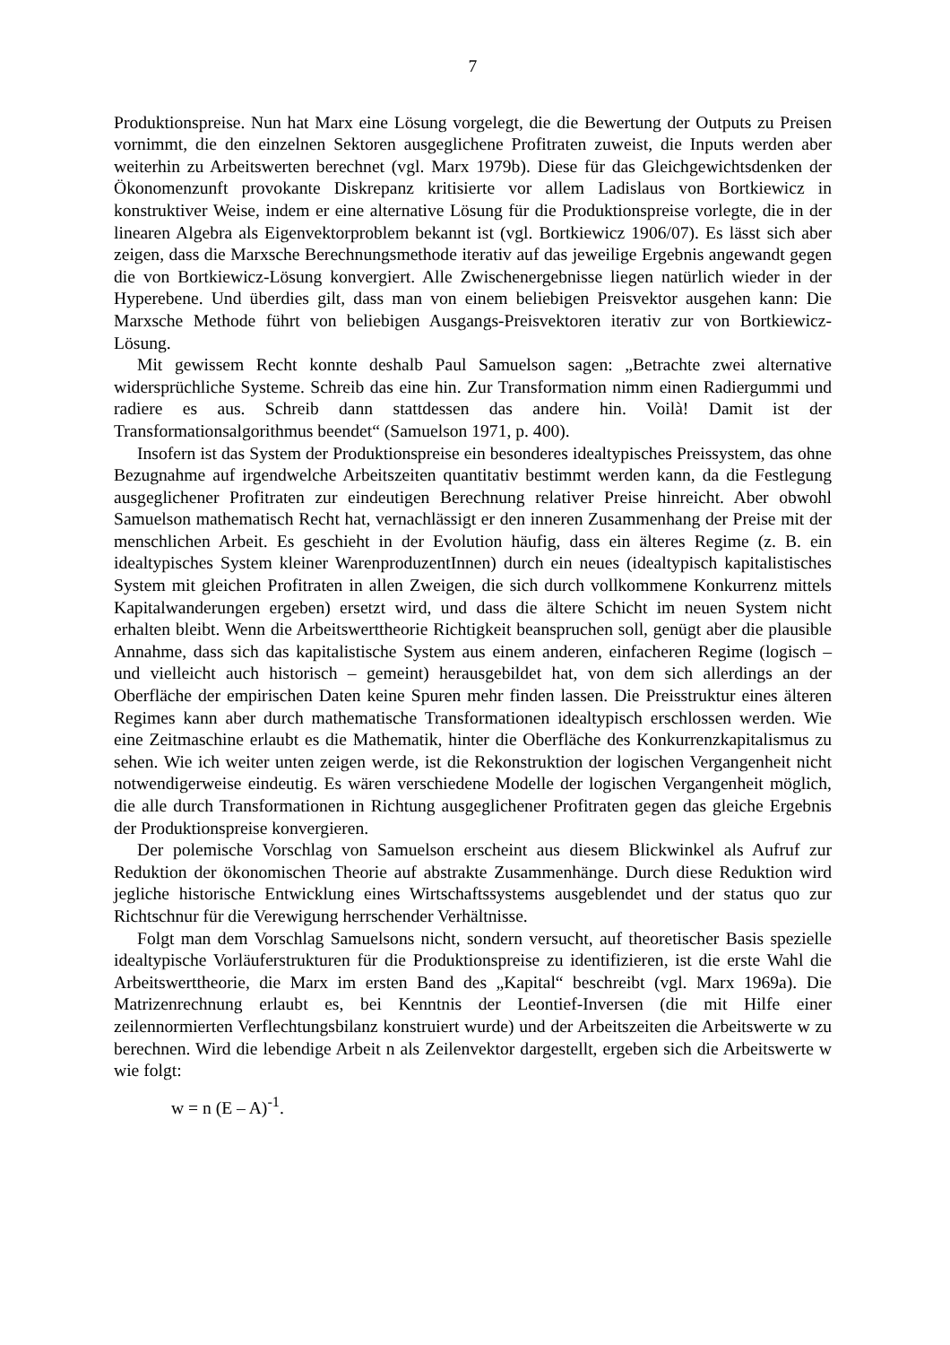7
Produktionspreise. Nun hat Marx eine Lösung vorgelegt, die die Bewertung der Outputs zu Preisen vornimmt, die den einzelnen Sektoren ausgeglichene Profitraten zuweist, die Inputs werden aber weiterhin zu Arbeitswerten berechnet (vgl. Marx 1979b). Diese für das Gleichgewichtsdenken der Ökonomenzunft provokante Diskrepanz kritisierte vor allem Ladislaus von Bortkiewicz in konstruktiver Weise, indem er eine alternative Lösung für die Produktionspreise vorlegte, die in der linearen Algebra als Eigenvektorproblem bekannt ist (vgl. Bortkiewicz 1906/07). Es lässt sich aber zeigen, dass die Marxsche Berechnungsmethode iterativ auf das jeweilige Ergebnis angewandt gegen die von Bortkiewicz-Lösung konvergiert. Alle Zwischenergebnisse liegen natürlich wieder in der Hyperebene. Und überdies gilt, dass man von einem beliebigen Preisvektor ausgehen kann: Die Marxsche Methode führt von beliebigen Ausgangs-Preisvektoren iterativ zur von Bortkiewicz-Lösung.
Mit gewissem Recht konnte deshalb Paul Samuelson sagen: „Betrachte zwei alternative widersprüchliche Systeme. Schreib das eine hin. Zur Transformation nimm einen Radiergummi und radiere es aus. Schreib dann stattdessen das andere hin. Voilà! Damit ist der Transformationsalgorithmus beendet“ (Samuelson 1971, p. 400).
Insofern ist das System der Produktionspreise ein besonderes idealtypisches Preissystem, das ohne Bezugnahme auf irgendwelche Arbeitszeiten quantitativ bestimmt werden kann, da die Festlegung ausgeglichener Profitraten zur eindeutigen Berechnung relativer Preise hinreicht. Aber obwohl Samuelson mathematisch Recht hat, vernachlässigt er den inneren Zusammenhang der Preise mit der menschlichen Arbeit. Es geschieht in der Evolution häufig, dass ein älteres Regime (z. B. ein idealtypisches System kleiner WarenproduzentInnen) durch ein neues (idealtypisch kapitalistisches System mit gleichen Profitraten in allen Zweigen, die sich durch vollkommene Konkurrenz mittels Kapitalwanderungen ergeben) ersetzt wird, und dass die ältere Schicht im neuen System nicht erhalten bleibt. Wenn die Arbeitswerttheorie Richtigkeit beanspruchen soll, genügt aber die plausible Annahme, dass sich das kapitalistische System aus einem anderen, einfacheren Regime (logisch – und vielleicht auch historisch – gemeint) herausgebildet hat, von dem sich allerdings an der Oberfläche der empirischen Daten keine Spuren mehr finden lassen. Die Preisstruktur eines älteren Regimes kann aber durch mathematische Transformationen idealtypisch erschlossen werden. Wie eine Zeitmaschine erlaubt es die Mathematik, hinter die Oberfläche des Konkurrenzkapitalismus zu sehen. Wie ich weiter unten zeigen werde, ist die Rekonstruktion der logischen Vergangenheit nicht notwendigerweise eindeutig. Es wären verschiedene Modelle der logischen Vergangenheit möglich, die alle durch Transformationen in Richtung ausgeglichener Profitraten gegen das gleiche Ergebnis der Produktionspreise konvergieren.
Der polemische Vorschlag von Samuelson erscheint aus diesem Blickwinkel als Aufruf zur Reduktion der ökonomischen Theorie auf abstrakte Zusammenhänge. Durch diese Reduktion wird jegliche historische Entwicklung eines Wirtschaftssystems ausgeblendet und der status quo zur Richtschnur für die Verewigung herrschender Verhältnisse.
Folgt man dem Vorschlag Samuelsons nicht, sondern versucht, auf theoretischer Basis spezielle idealtypische Vorläuferstrukturen für die Produktionspreise zu identifizieren, ist die erste Wahl die Arbeitswerttheorie, die Marx im ersten Band des „Kapital“ beschreibt (vgl. Marx 1969a). Die Matrizenrechnung erlaubt es, bei Kenntnis der Leontief-Inversen (die mit Hilfe einer zeilennormierten Verflechtungsbilanz konstruiert wurde) und der Arbeitszeiten die Arbeitswerte w zu berechnen. Wird die lebendige Arbeit n als Zeilenvektor dargestellt, ergeben sich die Arbeitswerte w wie folgt:
w = n (E – A)<sup>-1</sup>.